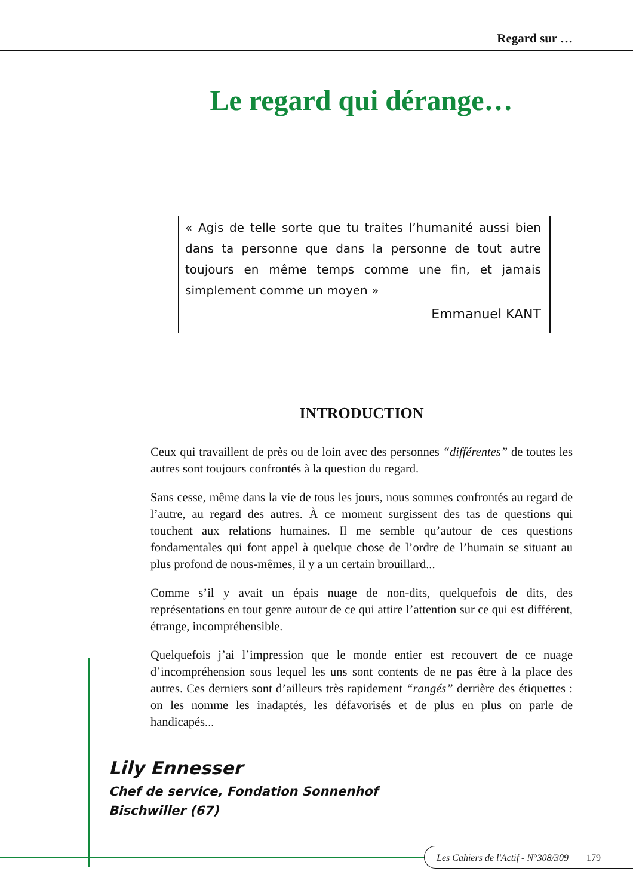Regard sur …
Le regard qui dérange…
« Agis de telle sorte que tu traites l’humanité aussi bien dans ta personne que dans la personne de tout autre toujours en même temps comme une fin, et jamais simplement comme un moyen »
Emmanuel KANT
INTRODUCTION
Ceux qui travaillent de près ou de loin avec des personnes “différentes” de toutes les autres sont toujours confrontés à la question du regard.
Sans cesse, même dans la vie de tous les jours, nous sommes confrontés au regard de l’autre, au regard des autres. À ce moment surgissent des tas de questions qui touchent aux relations humaines. Il me semble qu’autour de ces questions fondamentales qui font appel à quelque chose de l’ordre de l’humain se situant au plus profond de nous-mêmes, il y a un certain brouillard...
Comme s’il y avait un épais nuage de non-dits, quelquefois de dits, des représentations en tout genre autour de ce qui attire l’attention sur ce qui est différent, étrange, incompréhensible.
Quelquefois j’ai l’impression que le monde entier est recouvert de ce nuage d’incompréhension sous lequel les uns sont contents de ne pas être à la place des autres. Ces derniers sont d’ailleurs très rapidement “rangés” derrière des étiquettes : on les nomme les inadaptés, les défavorisés et de plus en plus on parle de handicapés...
Lily Ennesser
Chef de service, Fondation Sonnenhof
Bischwiller (67)
Les Cahiers de l'Actif - N°308/309 179